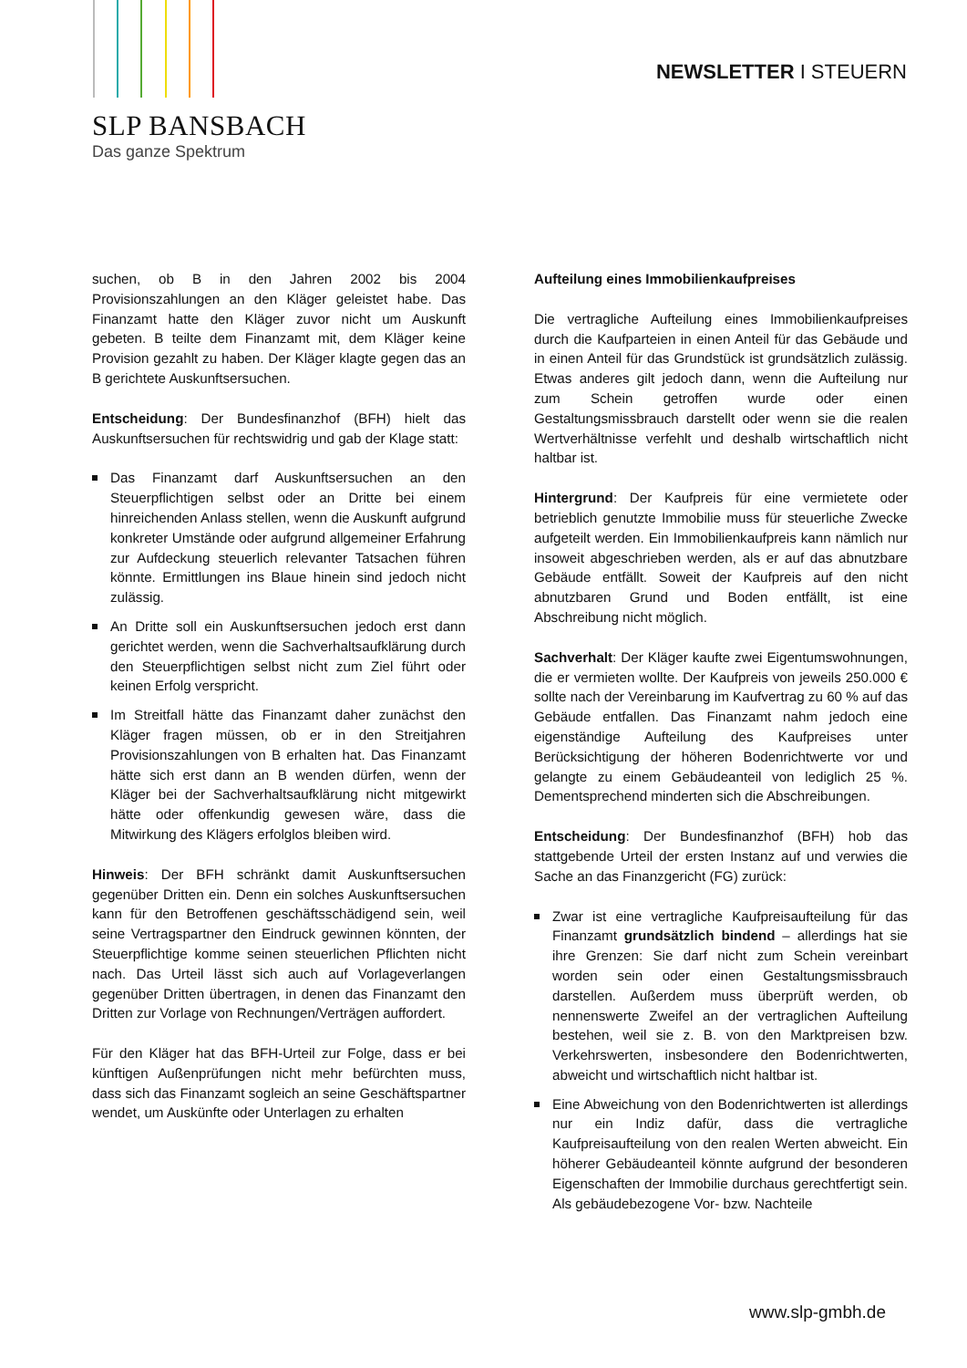SLP BANSBACH
Das ganze Spektrum
NEWSLETTER I STEUERN
suchen, ob B in den Jahren 2002 bis 2004 Provisionszahlungen an den Kläger geleistet habe. Das Finanzamt hatte den Kläger zuvor nicht um Auskunft gebeten. B teilte dem Finanzamt mit, dem Kläger keine Provision gezahlt zu haben. Der Kläger klagte gegen das an B gerichtete Auskunftsersuchen.
Entscheidung: Der Bundesfinanzhof (BFH) hielt das Auskunftsersuchen für rechtswidrig und gab der Klage statt:
Das Finanzamt darf Auskunftsersuchen an den Steuerpflichtigen selbst oder an Dritte bei einem hinreichenden Anlass stellen, wenn die Auskunft aufgrund konkreter Umstände oder aufgrund allgemeiner Erfahrung zur Aufdeckung steuerlich relevanter Tatsachen führen könnte. Ermittlungen ins Blaue hinein sind jedoch nicht zulässig.
An Dritte soll ein Auskunftsersuchen jedoch erst dann gerichtet werden, wenn die Sachverhaltsaufklärung durch den Steuerpflichtigen selbst nicht zum Ziel führt oder keinen Erfolg verspricht.
Im Streitfall hätte das Finanzamt daher zunächst den Kläger fragen müssen, ob er in den Streitjahren Provisionszahlungen von B erhalten hat. Das Finanzamt hätte sich erst dann an B wenden dürfen, wenn der Kläger bei der Sachverhaltsaufklärung nicht mitgewirkt hätte oder offenkundig gewesen wäre, dass die Mitwirkung des Klägers erfolglos bleiben wird.
Hinweis: Der BFH schränkt damit Auskunftsersuchen gegenüber Dritten ein. Denn ein solches Auskunftsersuchen kann für den Betroffenen geschäftsschädigend sein, weil seine Vertragspartner den Eindruck gewinnen könnten, der Steuerpflichtige komme seinen steuerlichen Pflichten nicht nach. Das Urteil lässt sich auch auf Vorlageverlangen gegenüber Dritten übertragen, in denen das Finanzamt den Dritten zur Vorlage von Rechnungen/Verträgen auffordert.
Für den Kläger hat das BFH-Urteil zur Folge, dass er bei künftigen Außenprüfungen nicht mehr befürchten muss, dass sich das Finanzamt sogleich an seine Geschäftspartner wendet, um Auskünfte oder Unterlagen zu erhalten
Aufteilung eines Immobilienkaufpreises
Die vertragliche Aufteilung eines Immobilienkaufpreises durch die Kaufparteien in einen Anteil für das Gebäude und in einen Anteil für das Grundstück ist grundsätzlich zulässig. Etwas anderes gilt jedoch dann, wenn die Aufteilung nur zum Schein getroffen wurde oder einen Gestaltungsmissbrauch darstellt oder wenn sie die realen Wertverhältnisse verfehlt und deshalb wirtschaftlich nicht haltbar ist.
Hintergrund: Der Kaufpreis für eine vermietete oder betrieblich genutzte Immobilie muss für steuerliche Zwecke aufgeteilt werden. Ein Immobilienkaufpreis kann nämlich nur insoweit abgeschrieben werden, als er auf das abnutzbare Gebäude entfällt. Soweit der Kaufpreis auf den nicht abnutzbaren Grund und Boden entfällt, ist eine Abschreibung nicht möglich.
Sachverhalt: Der Kläger kaufte zwei Eigentumswohnungen, die er vermieten wollte. Der Kaufpreis von jeweils 250.000 € sollte nach der Vereinbarung im Kaufvertrag zu 60 % auf das Gebäude entfallen. Das Finanzamt nahm jedoch eine eigenständige Aufteilung des Kaufpreises unter Berücksichtigung der höheren Bodenrichtwerte vor und gelangte zu einem Gebäudeanteil von lediglich 25 %. Dementsprechend minderten sich die Abschreibungen.
Entscheidung: Der Bundesfinanzhof (BFH) hob das stattgebende Urteil der ersten Instanz auf und verwies die Sache an das Finanzgericht (FG) zurück:
Zwar ist eine vertragliche Kaufpreisaufteilung für das Finanzamt grundsätzlich bindend – allerdings hat sie ihre Grenzen: Sie darf nicht zum Schein vereinbart worden sein oder einen Gestaltungsmissbrauch darstellen. Außerdem muss überprüft werden, ob nennenswerte Zweifel an der vertraglichen Aufteilung bestehen, weil sie z. B. von den Marktpreisen bzw. Verkehrswerten, insbesondere den Bodenrichtwerten, abweicht und wirtschaftlich nicht haltbar ist.
Eine Abweichung von den Bodenrichtwerten ist allerdings nur ein Indiz dafür, dass die vertragliche Kaufpreisaufteilung von den realen Werten abweicht. Ein höherer Gebäudeanteil könnte aufgrund der besonderen Eigenschaften der Immobilie durchaus gerechtfertigt sein. Als gebäudebezogene Vor- bzw. Nachteile
www.slp-gmbh.de